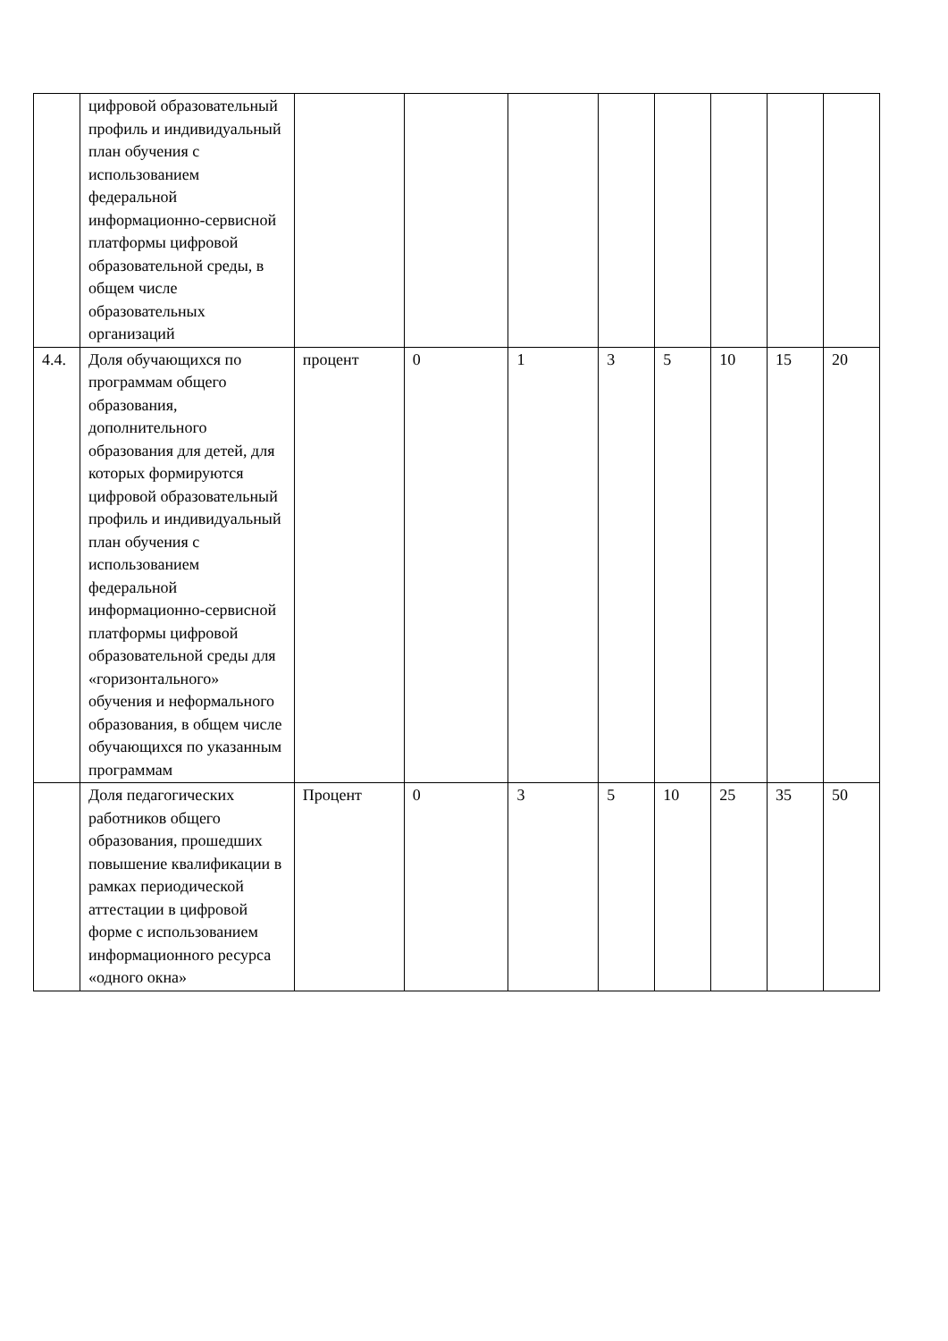| | цифровой образовательный профиль и индивидуальный план обучения с использованием федеральной информационно-сервисной платформы цифровой образовательной среды, в общем числе образовательных организаций | | | | | | | | |
| 4.4. | Доля обучающихся по программам общего образования, дополнительного образования для детей, для которых формируются цифровой образовательный профиль и индивидуальный план обучения с использованием федеральной информационно-сервисной платформы цифровой образовательной среды для «горизонтального» обучения и неформального образования, в общем числе обучающихся по указанным программам | процент | 0 | 1 | 3 | 5 | 10 | 15 | 20 |
| | Доля педагогических работников общего образования, прошедших повышение квалификации в рамках периодической аттестации в цифровой форме с использованием информационного ресурса «одного окна» | Процент | 0 | 3 | 5 | 10 | 25 | 35 | 50 |